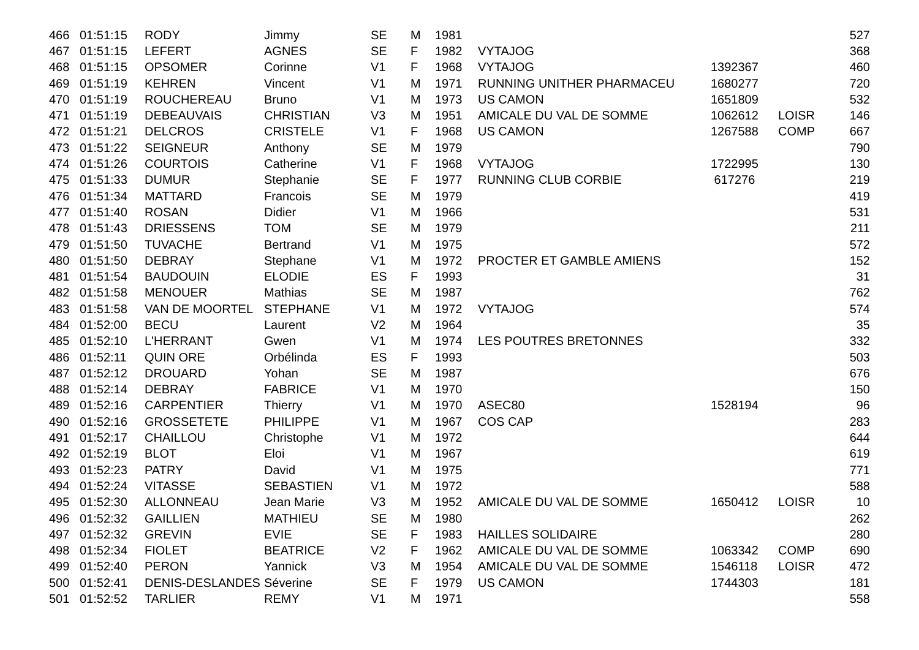| 466 | 01:51:15 | RODY | Jimmy | SE | M | 1981 | | | | 527 |
| 467 | 01:51:15 | LEFERT | AGNES | SE | F | 1982 | VYTAJOG | | | 368 |
| 468 | 01:51:15 | OPSOMER | Corinne | V1 | F | 1968 | VYTAJOG | 1392367 | | 460 |
| 469 | 01:51:19 | KEHREN | Vincent | V1 | M | 1971 | RUNNING UNITHER PHARMACEU | 1680277 | | 720 |
| 470 | 01:51:19 | ROUCHEREAU | Bruno | V1 | M | 1973 | US CAMON | 1651809 | | 532 |
| 471 | 01:51:19 | DEBEAUVAIS | CHRISTIAN | V3 | M | 1951 | AMICALE DU VAL DE SOMME | 1062612 | LOISR | 146 |
| 472 | 01:51:21 | DELCROS | CRISTELE | V1 | F | 1968 | US CAMON | 1267588 | COMP | 667 |
| 473 | 01:51:22 | SEIGNEUR | Anthony | SE | M | 1979 | | | | 790 |
| 474 | 01:51:26 | COURTOIS | Catherine | V1 | F | 1968 | VYTAJOG | 1722995 | | 130 |
| 475 | 01:51:33 | DUMUR | Stephanie | SE | F | 1977 | RUNNING CLUB CORBIE | 617276 | | 219 |
| 476 | 01:51:34 | MATTARD | Francois | SE | M | 1979 | | | | 419 |
| 477 | 01:51:40 | ROSAN | Didier | V1 | M | 1966 | | | | 531 |
| 478 | 01:51:43 | DRIESSENS | TOM | SE | M | 1979 | | | | 211 |
| 479 | 01:51:50 | TUVACHE | Bertrand | V1 | M | 1975 | | | | 572 |
| 480 | 01:51:50 | DEBRAY | Stephane | V1 | M | 1972 | PROCTER ET GAMBLE AMIENS | | | 152 |
| 481 | 01:51:54 | BAUDOUIN | ELODIE | ES | F | 1993 | | | | 31 |
| 482 | 01:51:58 | MENOUER | Mathias | SE | M | 1987 | | | | 762 |
| 483 | 01:51:58 | VAN DE MOORTEL | STEPHANE | V1 | M | 1972 | VYTAJOG | | | 574 |
| 484 | 01:52:00 | BECU | Laurent | V2 | M | 1964 | | | | 35 |
| 485 | 01:52:10 | L'HERRANT | Gwen | V1 | M | 1974 | LES POUTRES BRETONNES | | | 332 |
| 486 | 01:52:11 | QUIN ORE | Orbélinda | ES | F | 1993 | | | | 503 |
| 487 | 01:52:12 | DROUARD | Yohan | SE | M | 1987 | | | | 676 |
| 488 | 01:52:14 | DEBRAY | FABRICE | V1 | M | 1970 | | | | 150 |
| 489 | 01:52:16 | CARPENTIER | Thierry | V1 | M | 1970 | ASEC80 | 1528194 | | 96 |
| 490 | 01:52:16 | GROSSETETE | PHILIPPE | V1 | M | 1967 | COS CAP | | | 283 |
| 491 | 01:52:17 | CHAILLOU | Christophe | V1 | M | 1972 | | | | 644 |
| 492 | 01:52:19 | BLOT | Eloi | V1 | M | 1967 | | | | 619 |
| 493 | 01:52:23 | PATRY | David | V1 | M | 1975 | | | | 771 |
| 494 | 01:52:24 | VITASSE | SEBASTIEN | V1 | M | 1972 | | | | 588 |
| 495 | 01:52:30 | ALLONNEAU | Jean Marie | V3 | M | 1952 | AMICALE DU VAL DE SOMME | 1650412 | LOISR | 10 |
| 496 | 01:52:32 | GAILLIEN | MATHIEU | SE | M | 1980 | | | | 262 |
| 497 | 01:52:32 | GREVIN | EVIE | SE | F | 1983 | HAILLES SOLIDAIRE | | | 280 |
| 498 | 01:52:34 | FIOLET | BEATRICE | V2 | F | 1962 | AMICALE DU VAL DE SOMME | 1063342 | COMP | 690 |
| 499 | 01:52:40 | PERON | Yannick | V3 | M | 1954 | AMICALE DU VAL DE SOMME | 1546118 | LOISR | 472 |
| 500 | 01:52:41 | DENIS-DESLANDES | Séverine | SE | F | 1979 | US CAMON | 1744303 | | 181 |
| 501 | 01:52:52 | TARLIER | REMY | V1 | M | 1971 | | | | 558 |